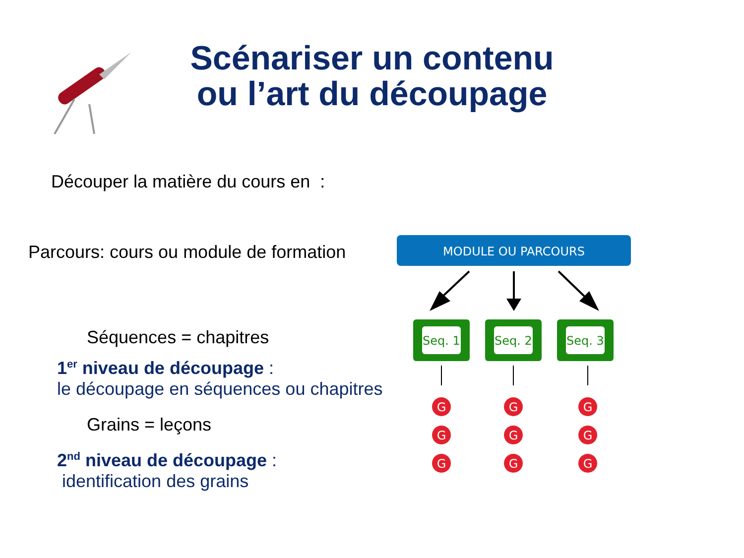Scénariser un contenu
ou l’art du découpage
Découper la matière du cours en :
Parcours: cours ou module de formation
Séquences = chapitres
1<sup>er</sup> niveau de découpage :
le découpage en séquences ou chapitres
Grains = leçons
2<sup>nd</sup> niveau de découpage :
identification des grains
MODULE OU PARCOURS
Seq. 1
Seq. 2
Seq. 3
G
G
G
G
G
G
G
G
G